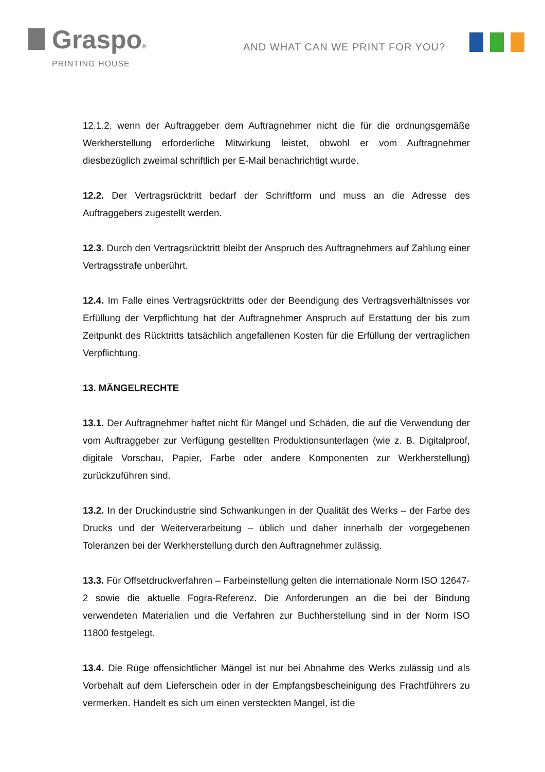Graspo®
PRINTING HOUSE
AND WHAT CAN WE PRINT FOR YOU?
12.1.2. wenn der Auftraggeber dem Auftragnehmer nicht die für die ordnungsgemäße Werkherstellung erforderliche Mitwirkung leistet, obwohl er vom Auftragnehmer diesbezüglich zweimal schriftlich per E-Mail benachrichtigt wurde.
12.2. Der Vertragsrücktritt bedarf der Schriftform und muss an die Adresse des Auftraggebers zugestellt werden.
12.3. Durch den Vertragsrücktritt bleibt der Anspruch des Auftragnehmers auf Zahlung einer Vertragsstrafe unberührt.
12.4. Im Falle eines Vertragsrücktritts oder der Beendigung des Vertragsverhältnisses vor Erfüllung der Verpflichtung hat der Auftragnehmer Anspruch auf Erstattung der bis zum Zeitpunkt des Rücktritts tatsächlich angefallenen Kosten für die Erfüllung der vertraglichen Verpflichtung.
13. MÄNGELRECHTE
13.1. Der Auftragnehmer haftet nicht für Mängel und Schäden, die auf die Verwendung der vom Auftraggeber zur Verfügung gestellten Produktionsunterlagen (wie z. B. Digitalproof, digitale Vorschau, Papier, Farbe oder andere Komponenten zur Werkherstellung) zurückzuführen sind.
13.2. In der Druckindustrie sind Schwankungen in der Qualität des Werks – der Farbe des Drucks und der Weiterverarbeitung – üblich und daher innerhalb der vorgegebenen Toleranzen bei der Werkherstellung durch den Auftragnehmer zulässig.
13.3. Für Offsetdruckverfahren – Farbeinstellung gelten die internationale Norm ISO 12647-2 sowie die aktuelle Fogra-Referenz. Die Anforderungen an die bei der Bindung verwendeten Materialien und die Verfahren zur Buchherstellung sind in der Norm ISO 11800 festgelegt.
13.4. Die Rüge offensichtlicher Mängel ist nur bei Abnahme des Werks zulässig und als Vorbehalt auf dem Lieferschein oder in der Empfangsbescheinigung des Frachtführers zu vermerken. Handelt es sich um einen versteckten Mangel, ist die